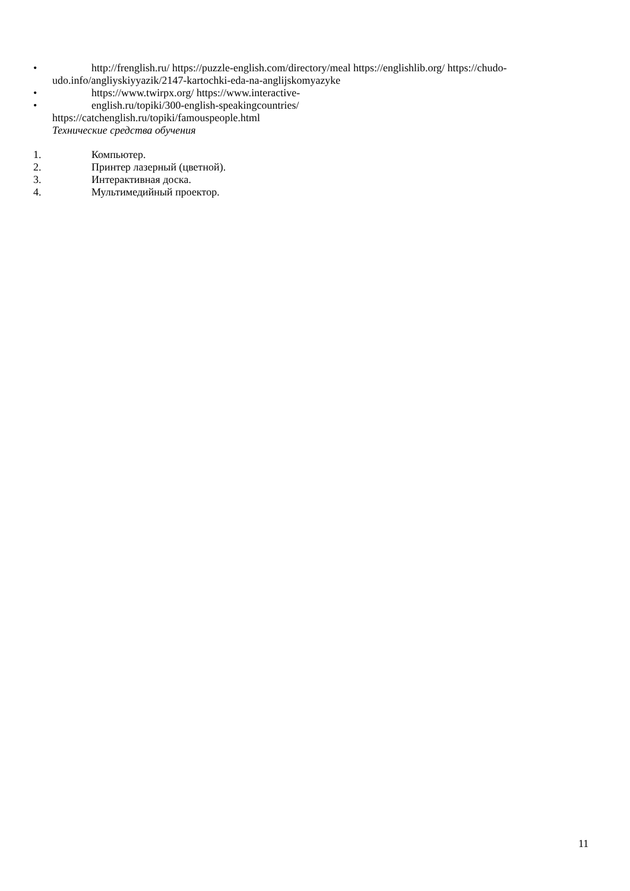• http://frenglish.ru/ https://puzzle-english.com/directory/meal https://englishlib.org/ https://chudo-udo.info/angliyskiyyazik/2147-kartochki-eda-na-anglijskomyazyke
• https://www.twirpx.org/ https://www.interactive-
• english.ru/topiki/300-english-speakingcountries/
https://catchenglish.ru/topiki/famouspeople.html
Технические средства обучения
1. Компьютер.
2. Принтер лазерный (цветной).
3. Интерактивная доска.
4. Мультимедийный проектор.
11